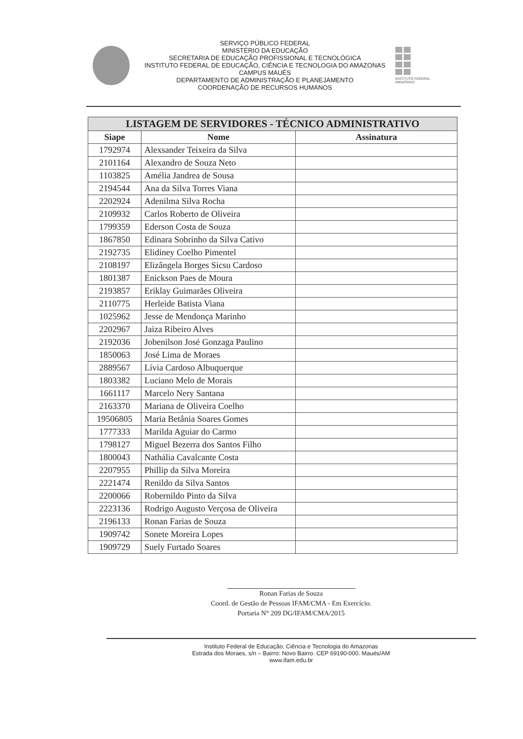SERVIÇO PÚBLICO FEDERAL
MINISTÉRIO DA EDUCAÇÃO
SECRETARIA DE EDUCAÇÃO PROFISSIONAL E TECNOLÓGICA
INSTITUTO FEDERAL DE EDUCAÇÃO, CIÊNCIA E TECNOLOGIA DO AMAZONAS
CAMPUS MAUÉS
DEPARTAMENTO DE ADMINISTRAÇÃO E PLANEJAMENTO
COORDENAÇÃO DE RECURSOS HUMANOS
INSTITUTO FEDERAL
AMAZONAS
| LISTAGEM DE SERVIDORES - TÉCNICO ADMINISTRATIVO | | |
| --- | --- | --- |
| Siape | Nome | Assinatura |
| 1792974 | Alexsander Teixeira da Silva | |
| 2101164 | Alexandro de Souza Neto | |
| 1103825 | Amélia Jandrea de Sousa | |
| 2194544 | Ana da Silva Torres Viana | |
| 2202924 | Adenilma Silva Rocha | |
| 2109932 | Carlos Roberto de Oliveira | |
| 1799359 | Ederson Costa de Souza | |
| 1867850 | Edinara Sobrinho da Silva Cativo | |
| 2192735 | Elidiney Coelho Pimentel | |
| 2108197 | Elizângela Borges Sicsu Cardoso | |
| 1801387 | Enickson Paes de Moura | |
| 2193857 | Eriklay Guimarães Oliveira | |
| 2110775 | Herleide Batista Viana | |
| 1025962 | Jesse de Mendonça Marinho | |
| 2202967 | Jaiza Ribeiro Alves | |
| 2192036 | Jobenilson José Gonzaga Paulino | |
| 1850063 | José Lima de Moraes | |
| 2889567 | Lívia Cardoso Albuquerque | |
| 1803382 | Luciano Melo de Morais | |
| 1661117 | Marcelo Nery Santana | |
| 2163370 | Mariana de Oliveira Coelho | |
| 19506805 | Maria Betânia Soares Gomes | |
| 1777333 | Marilda Aguiar do Carmo | |
| 1798127 | Miguel Bezerra dos Santos Filho | |
| 1800043 | Nathália Cavalcante Costa | |
| 2207955 | Phillip da Silva Moreira | |
| 2221474 | Renildo da Silva Santos | |
| 2200066 | Robernildo Pinto da Silva | |
| 2223136 | Rodrigo Augusto Verçosa de Oliveira | |
| 2196133 | Ronan Farias de Souza | |
| 1909742 | Sonete Moreira Lopes | |
| 1909729 | Suely Furtado Soares | |
Ronan Farias de Souza
Coord. de Gestão de Pessoas IFAM/CMA - Em Exercício.
Portaria N° 209 DG/IFAM/CMA/2015
Instituto Federal de Educação, Ciência e Tecnologia do Amazonas
Estrada dos Moraes, s/n – Bairro: Novo Bairro. CEP 69190-000. Maués/AM
www.ifam.edu.br